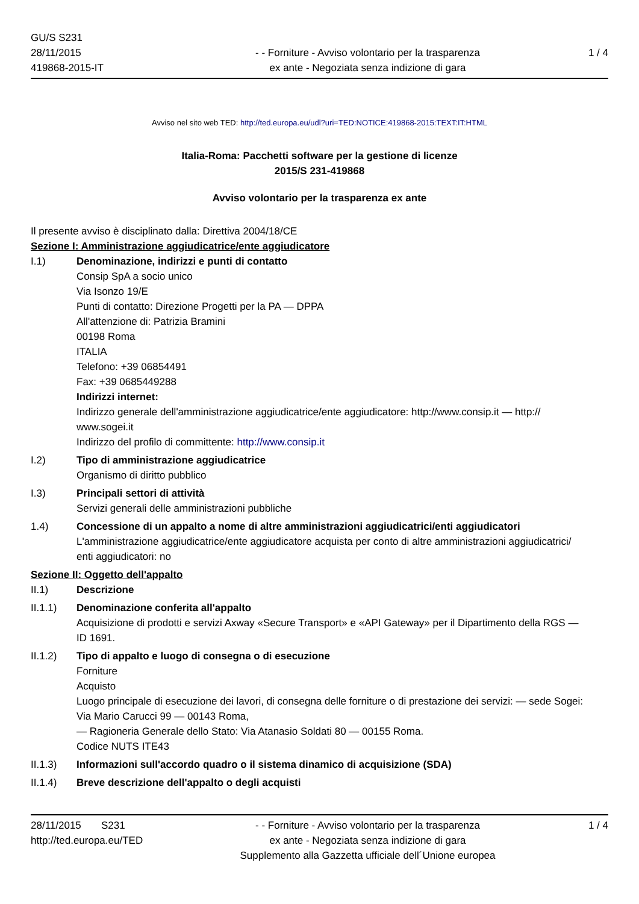GU/S S231
28/11/2015
419868-2015-IT
- - Forniture - Avviso volontario per la trasparenza
ex ante - Negoziata senza indizione di gara
1 / 4
Avviso nel sito web TED: http://ted.europa.eu/udl?uri=TED:NOTICE:419868-2015:TEXT:IT:HTML
Italia-Roma: Pacchetti software per la gestione di licenze
2015/S 231-419868
Avviso volontario per la trasparenza ex ante
Il presente avviso è disciplinato dalla: Direttiva 2004/18/CE
Sezione I: Amministrazione aggiudicatrice/ente aggiudicatore
I.1) Denominazione, indirizzi e punti di contatto
Consip SpA a socio unico
Via Isonzo 19/E
Punti di contatto: Direzione Progetti per la PA — DPPA
All'attenzione di: Patrizia Bramini
00198 Roma
ITALIA
Telefono: +39 06854491
Fax: +39 0685449288
Indirizzi internet:
Indirizzo generale dell'amministrazione aggiudicatrice/ente aggiudicatore: http://www.consip.it — http://
www.sogei.it
Indirizzo del profilo di committente: http://www.consip.it
I.2) Tipo di amministrazione aggiudicatrice
Organismo di diritto pubblico
I.3) Principali settori di attività
Servizi generali delle amministrazioni pubbliche
1.4) Concessione di un appalto a nome di altre amministrazioni aggiudicatrici/enti aggiudicatori
L'amministrazione aggiudicatrice/ente aggiudicatore acquista per conto di altre amministrazioni aggiudicatrici/
enti aggiudicatori: no
Sezione II: Oggetto dell'appalto
II.1) Descrizione
II.1.1) Denominazione conferita all'appalto
Acquisizione di prodotti e servizi Axway «Secure Transport» e «API Gateway» per il Dipartimento della RGS —
ID 1691.
II.1.2) Tipo di appalto e luogo di consegna o di esecuzione
Forniture
Acquisto
Luogo principale di esecuzione dei lavori, di consegna delle forniture o di prestazione dei servizi: — sede Sogei:
Via Mario Carucci 99 — 00143 Roma,
— Ragioneria Generale dello Stato: Via Atanasio Soldati 80 — 00155 Roma.
Codice NUTS ITE43
II.1.3) Informazioni sull'accordo quadro o il sistema dinamico di acquisizione (SDA)
II.1.4) Breve descrizione dell'appalto o degli acquisti
28/11/2015 S231
http://ted.europa.eu/TED
- - Forniture - Avviso volontario per la trasparenza
ex ante - Negoziata senza indizione di gara
Supplemento alla Gazzetta ufficiale dell´Unione europea
1 / 4